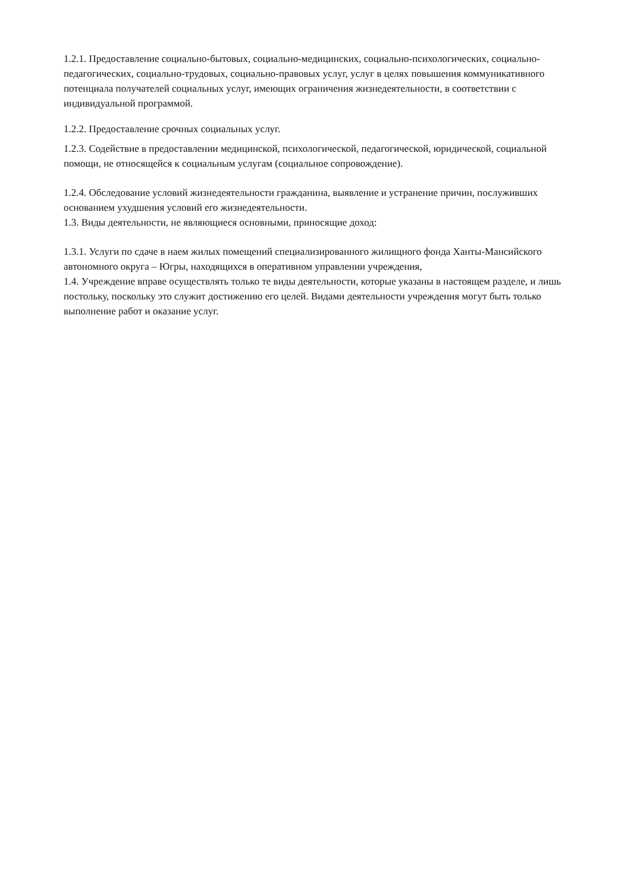1.2.1. Предоставление социально-бытовых, социально-медицинских, социально-психологических, социально-педагогических, социально-трудовых, социально-правовых услуг, услуг в целях повышения коммуникативного потенциала получателей социальных услуг, имеющих ограничения жизнедеятельности, в соответствии с индивидуальной программой.
1.2.2. Предоставление срочных социальных услуг.
1.2.3. Содействие в предоставлении медицинской, психологической, педагогической, юридической, социальной помощи, не относящейся к социальным услугам (социальное сопровождение).
1.2.4. Обследование условий жизнедеятельности гражданина, выявление и устранение причин, послуживших основанием ухудшения условий его жизнедеятельности.
1.3. Виды деятельности, не являющиеся основными, приносящие доход:
1.3.1. Услуги по сдаче в наем жилых помещений специализированного жилищного фонда Ханты-Мансийского автономного округа – Югры, находящихся в оперативном управлении учреждения,
1.4. Учреждение вправе осуществлять только те виды деятельности, которые указаны в настоящем разделе, и лишь постольку, поскольку это служит достижению его целей. Видами деятельности учреждения могут быть только выполнение работ и оказание услуг.